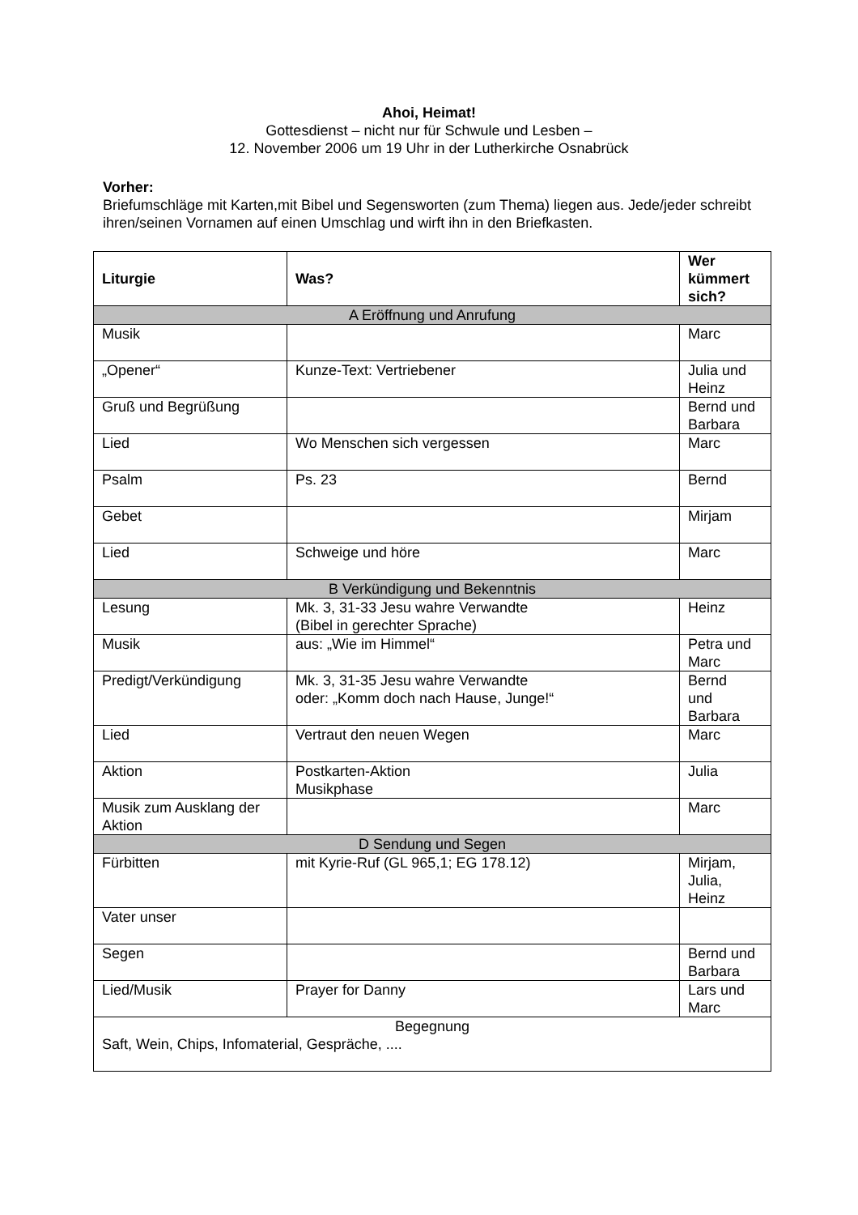Ahoi, Heimat!
Gottesdienst – nicht nur für Schwule und Lesben –
12. November 2006 um 19 Uhr in der Lutherkirche Osnabrück
Vorher:
Briefumschläge mit Karten,mit Bibel und Segensworten (zum Thema) liegen aus. Jede/jeder schreibt ihren/seinen Vornamen auf einen Umschlag und wirft ihn in den Briefkasten.
| Liturgie | Was? | Wer kümmert sich? |
| --- | --- | --- |
| A Eröffnung und Anrufung | | |
| Musik | | Marc |
| „Opener“ | Kunze-Text: Vertriebener | Julia und Heinz |
| Gruß und Begrüßung | | Bernd und Barbara |
| Lied | Wo Menschen sich vergessen | Marc |
| Psalm | Ps. 23 | Bernd |
| Gebet | | Mirjam |
| Lied | Schweige und höre | Marc |
| B Verkündigung und Bekenntnis | | |
| Lesung | Mk. 3, 31-33 Jesu wahre Verwandte (Bibel in gerechter Sprache) | Heinz |
| Musik | aus: „Wie im Himmel“ | Petra und Marc |
| Predigt/Verkündigung | Mk. 3, 31-35 Jesu wahre Verwandte oder: „Komm doch nach Hause, Junge!“ | Bernd und Barbara |
| Lied | Vertraut den neuen Wegen | Marc |
| Aktion | Postkarten-Aktion Musikphase | Julia |
| Musik zum Ausklang der Aktion | | Marc |
| D Sendung und Segen | | |
| Fürbitten | mit Kyrie-Ruf (GL 965,1; EG 178.12) | Mirjam, Julia, Heinz |
| Vater unser | | |
| Segen | | Bernd und Barbara |
| Lied/Musik | Prayer for Danny | Lars und Marc |
| Begegnung Saft, Wein, Chips, Infomaterial, Gespräche, .... | | |